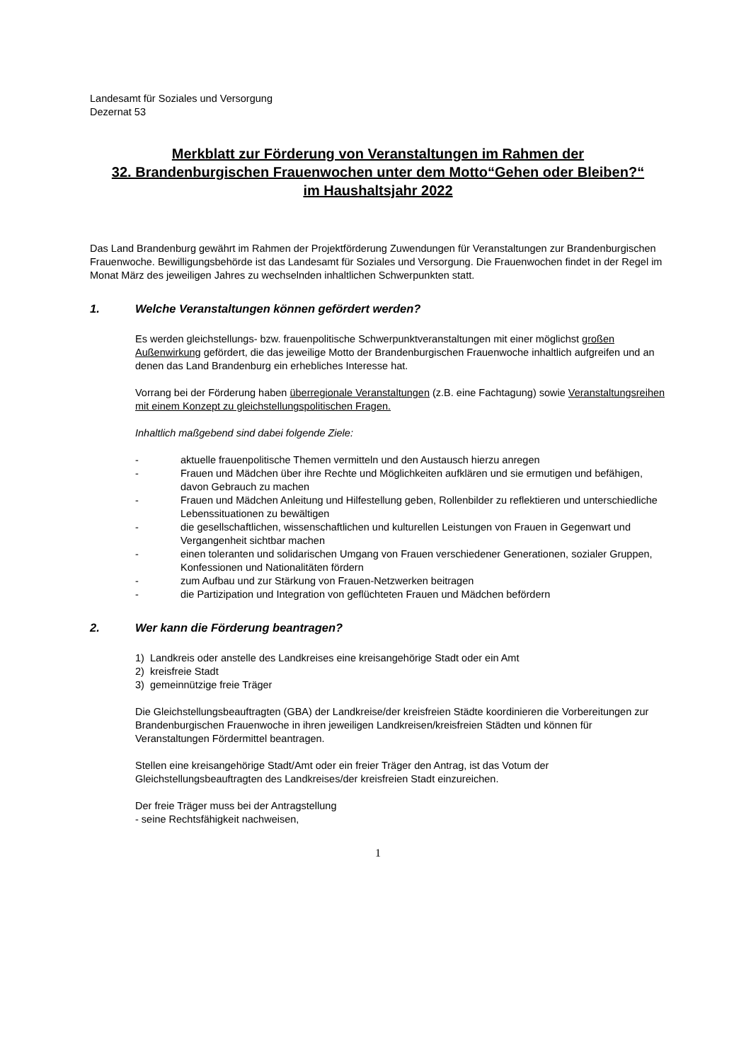Landesamt für Soziales und Versorgung
Dezernat 53
Merkblatt zur Förderung von Veranstaltungen im Rahmen der
32. Brandenburgischen Frauenwochen unter dem Motto“Gehen oder Bleiben?“
im Haushaltsjahr 2022
Das Land Brandenburg gewährt im Rahmen der Projektförderung Zuwendungen für Veranstaltungen zur Brandenburgischen Frauenwoche. Bewilligungsbehörde ist das Landesamt für Soziales und Versorgung. Die Frauenwochen findet in der Regel im Monat März des jeweiligen Jahres zu wechselnden inhaltlichen Schwerpunkten statt.
1. Welche Veranstaltungen können gefördert werden?
Es werden gleichstellungs- bzw. frauenpolitische Schwerpunktveranstaltungen mit einer möglichst großen Außenwirkung gefördert, die das jeweilige Motto der Brandenburgischen Frauenwoche inhaltlich aufgreifen und an denen das Land Brandenburg ein erhebliches Interesse hat.
Vorrang bei der Förderung haben überregionale Veranstaltungen (z.B. eine Fachtagung) sowie Veranstaltungsreihen mit einem Konzept zu gleichstellungspolitischen Fragen.
Inhaltlich maßgebend sind dabei folgende Ziele:
- aktuelle frauenpolitische Themen vermitteln und den Austausch hierzu anregen
- Frauen und Mädchen über ihre Rechte und Möglichkeiten aufklären und sie ermutigen und befähigen, davon Gebrauch zu machen
- Frauen und Mädchen Anleitung und Hilfestellung geben, Rollenbilder zu reflektieren und unterschiedliche Lebenssituationen zu bewältigen
- die gesellschaftlichen, wissenschaftlichen und kulturellen Leistungen von Frauen in Gegenwart und Vergangenheit sichtbar machen
- einen toleranten und solidarischen Umgang von Frauen verschiedener Generationen, sozialer Gruppen, Konfessionen und Nationalitäten fördern
- zum Aufbau und zur Stärkung von Frauen-Netzwerken beitragen
- die Partizipation und Integration von geflüchteten Frauen und Mädchen befördern
2. Wer kann die Förderung beantragen?
1) Landkreis oder anstelle des Landkreises eine kreisangehörige Stadt oder ein Amt
2) kreisfreie Stadt
3) gemeinnützige freie Träger
Die Gleichstellungsbeauftragten (GBA) der Landkreise/der kreisfreien Städte koordinieren die Vorbereitungen zur Brandenburgischen Frauenwoche in ihren jeweiligen Landkreisen/kreisfreien Städten und können für Veranstaltungen Fördermittel beantragen.
Stellen eine kreisangehörige Stadt/Amt oder ein freier Träger den Antrag, ist das Votum der Gleichstellungsbeauftragten des Landkreises/der kreisfreien Stadt einzureichen.
Der freie Träger muss bei der Antragstellung
- seine Rechtsfähigkeit nachweisen,
1